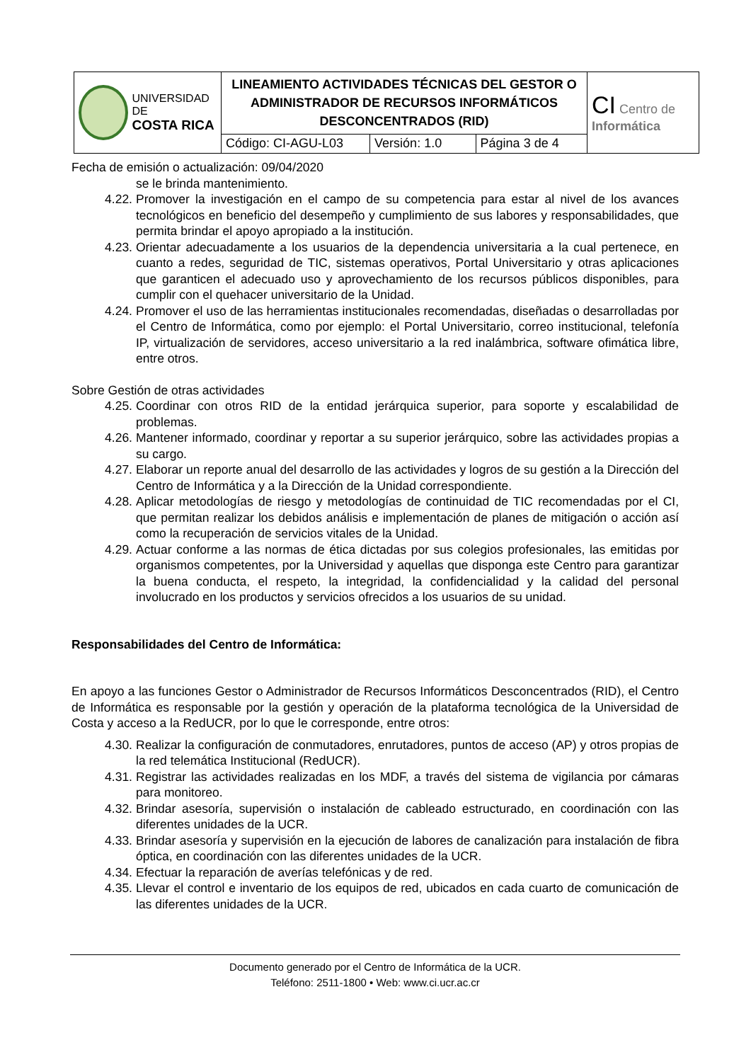| UNIVERSIDAD DE COSTA RICA | LINEAMIENTO ACTIVIDADES TÉCNICAS DEL GESTOR O ADMINISTRADOR DE RECURSOS INFORMÁTICOS DESCONCENTRADOS (RID) | | | CI Centro de Informática |
| | Código: CI-AGU-L03 | Versión: 1.0 | Página 3 de 4 | |
Fecha de emisión o actualización: 09/04/2020
se le brinda mantenimiento.
4.22. Promover la investigación en el campo de su competencia para estar al nivel de los avances tecnológicos en beneficio del desempeño y cumplimiento de sus labores y responsabilidades, que permita brindar el apoyo apropiado a la institución.
4.23. Orientar adecuadamente a los usuarios de la dependencia universitaria a la cual pertenece, en cuanto a redes, seguridad de TIC, sistemas operativos, Portal Universitario y otras aplicaciones que garanticen el adecuado uso y aprovechamiento de los recursos públicos disponibles, para cumplir con el quehacer universitario de la Unidad.
4.24. Promover el uso de las herramientas institucionales recomendadas, diseñadas o desarrolladas por el Centro de Informática, como por ejemplo: el Portal Universitario, correo institucional, telefonía IP, virtualización de servidores, acceso universitario a la red inalámbrica, software ofimática libre, entre otros.
Sobre Gestión de otras actividades
4.25. Coordinar con otros RID de la entidad jerárquica superior, para soporte y escalabilidad de problemas.
4.26. Mantener informado, coordinar y reportar a su superior jerárquico, sobre las actividades propias a su cargo.
4.27. Elaborar un reporte anual del desarrollo de las actividades y logros de su gestión a la Dirección del Centro de Informática y a la Dirección de la Unidad correspondiente.
4.28. Aplicar metodologías de riesgo y metodologías de continuidad de TIC recomendadas por el CI, que permitan realizar los debidos análisis e implementación de planes de mitigación o acción así como la recuperación de servicios vitales de la Unidad.
4.29. Actuar conforme a las normas de ética dictadas por sus colegios profesionales, las emitidas por organismos competentes, por la Universidad y aquellas que disponga este Centro para garantizar la buena conducta, el respeto, la integridad, la confidencialidad y la calidad del personal involucrado en los productos y servicios ofrecidos a los usuarios de su unidad.
Responsabilidades del Centro de Informática:
En apoyo a las funciones Gestor o Administrador de Recursos Informáticos Desconcentrados (RID), el Centro de Informática es responsable por la gestión y operación de la plataforma tecnológica de la Universidad de Costa y acceso a la RedUCR, por lo que le corresponde, entre otros:
4.30. Realizar la configuración de conmutadores, enrutadores, puntos de acceso (AP) y otros propias de la red telemática Institucional (RedUCR).
4.31. Registrar las actividades realizadas en los MDF, a través del sistema de vigilancia por cámaras para monitoreo.
4.32. Brindar asesoría, supervisión o instalación de cableado estructurado, en coordinación con las diferentes unidades de la UCR.
4.33. Brindar asesoría y supervisión en la ejecución de labores de canalización para instalación de fibra óptica, en coordinación con las diferentes unidades de la UCR.
4.34. Efectuar la reparación de averías telefónicas y de red.
4.35. Llevar el control e inventario de los equipos de red, ubicados en cada cuarto de comunicación de las diferentes unidades de la UCR.
Documento generado por el Centro de Informática de la UCR.
Teléfono: 2511-1800 • Web: www.ci.ucr.ac.cr